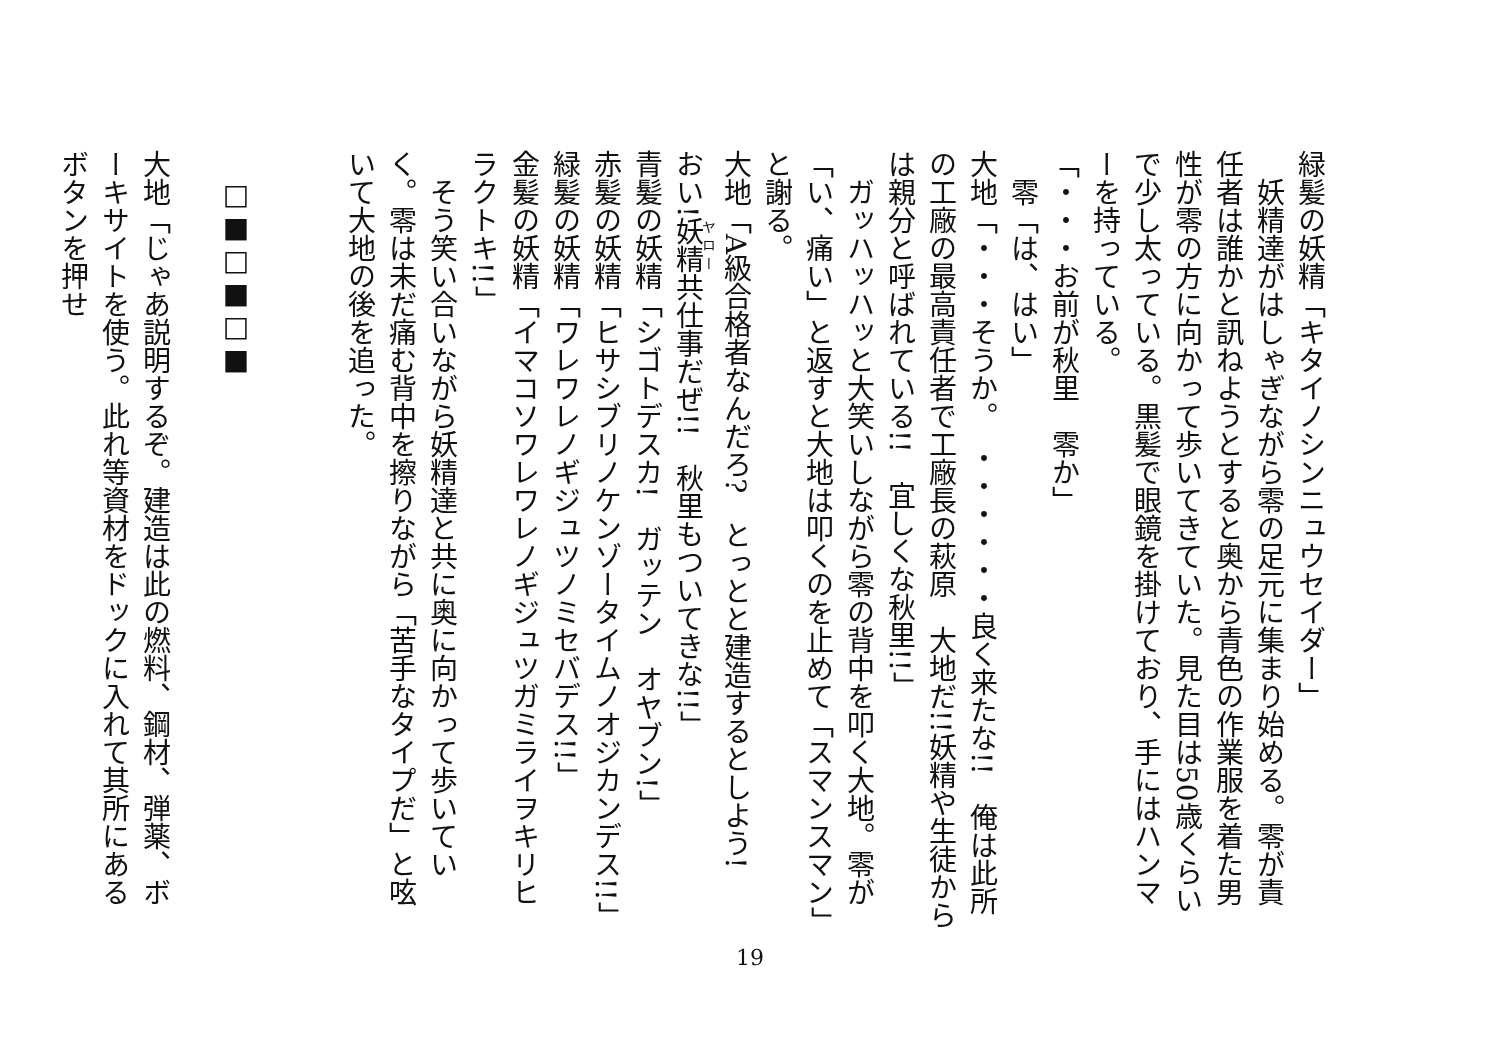緑髪の妖精「キタイノシンニュウセイダー」
　妖精達がはしゃぎながら零の足元に集まり始める。零が責任者は誰かと訊ねようとすると奥から青色の作業服を着た男性が零の方に向かって歩いてきていた。見た目は50歳くらいで少し太っている。黒髪で眼鏡を掛けており、手にはハンマーを持っている。
「・・・お前が秋里　零か」
　零「は、はい」
大地「・・・そうか。　・・・・・・良く来たな!!　俺は此所の工廠の最高責任者で工廠長の萩原　大地だ!!妖精や生徒からは親分と呼ばれている!!　宜しくな秋里!!」
　ガッハッハッと大笑いしながら零の背中を叩く大地。零が「い、痛い」と返すと大地は叩くのを止めて「スマンスマン」と謝る。
大地「A級合格者なんだろ?　とっとと建造するとしよう!
おい!妖精共仕事だぜ!!　秋里もついてきな!!」
青髪の妖精「シゴトデスカ!　ガッテン　オヤブン!」
赤髪の妖精「ヒサシブリノケンゾータイムノオジカンデス!!」
緑髪の妖精「ワレワレノギジュツノミセバデス!!」
金髪の妖精「イマコソワレワレノギジュツガミライヲキリヒラクトキ!!」
　そう笑い合いながら妖精達と共に奥に向かって歩いていく。零は未だ痛む背中を擦りながら「苦手なタイプだ」と呟いて大地の後を追った。
　□■□■□■
大地「じゃあ説明するぞ。建造は此の燃料、鋼材、弾薬、ボーキサイトを使う。此れ等資材をドックに入れて其所にあるボタンを押せ
19